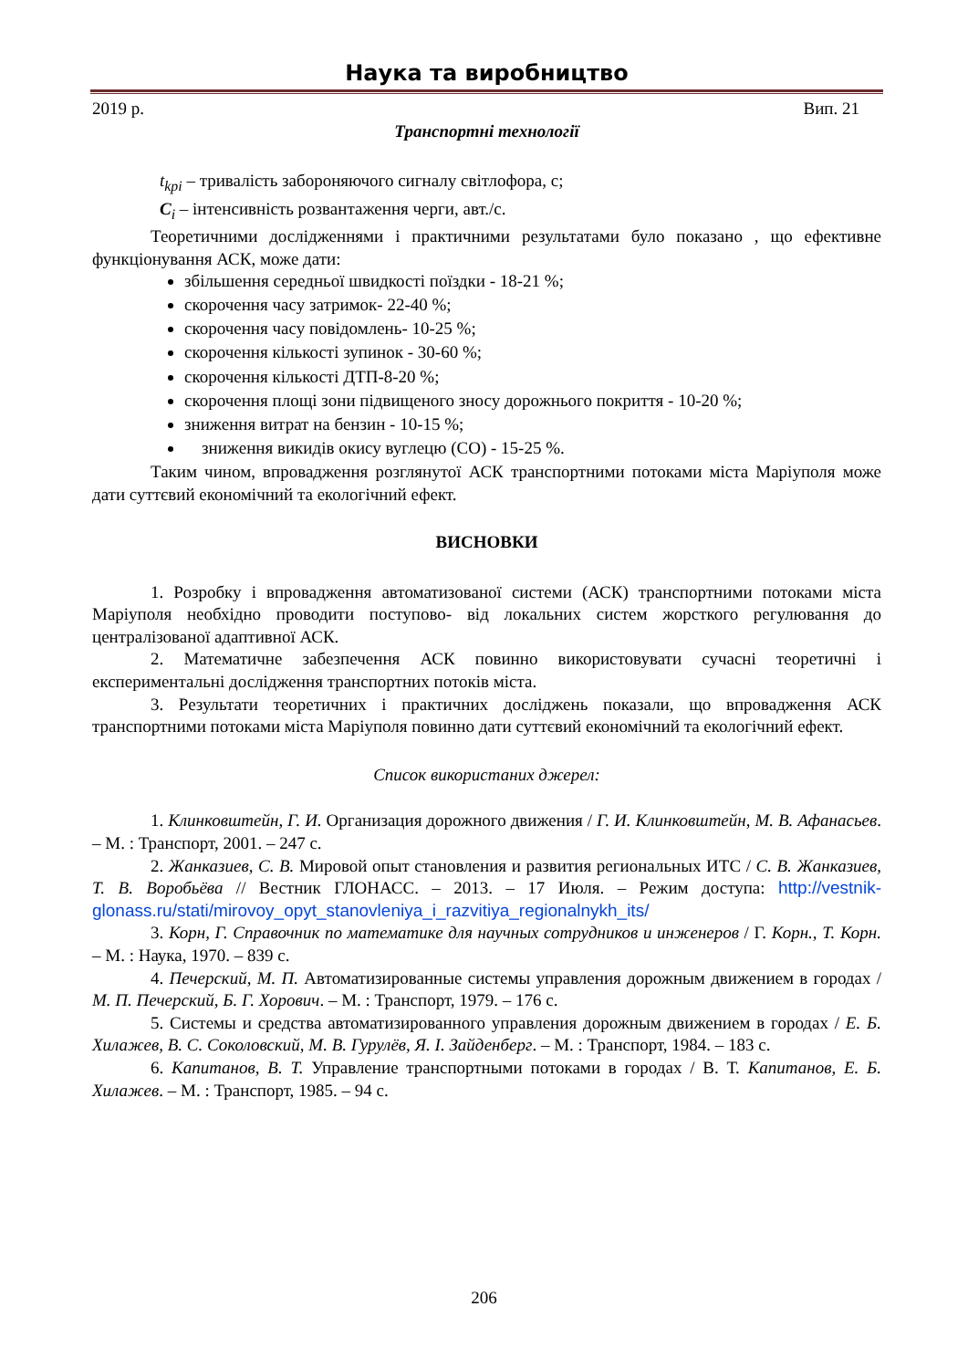Наука та виробництво
2019 р. Вип. 21
Транспортні технології
t<sub>kpi</sub> – тривалість забороняючого сигналу світлофора, с;
C<sub>i</sub> – інтенсивність розвантаження черги, авт./с.
Теоретичними дослідженнями і практичними результатами було показано , що ефективне функціонування АСК, може дати:
збільшення середньої швидкості поїздки - 18-21 %;
скорочення часу затримок- 22-40 %;
скорочення часу повідомлень- 10-25 %;
скорочення кількості зупинок - 30-60 %;
скорочення кількості ДТП-8-20 %;
скорочення площі зони підвищеного зносу дорожнього покриття - 10-20 %;
зниження витрат на бензин - 10-15 %;
зниження викидів окису вуглецю (СО) - 15-25 %.
Таким чином, впровадження розглянутої АСК транспортними потоками міста Маріуполя може дати суттєвий економічний та екологічний ефект.
ВИСНОВКИ
1. Розробку і впровадження автоматизованої системи (АСК) транспортними потоками міста Маріуполя необхідно проводити поступово- від локальних систем жорсткого регулювання до централізованої адаптивної АСК.
2. Математичне забезпечення АСК повинно використовувати сучасні теоретичні і експериментальні дослідження транспортних потоків міста.
3. Результати теоретичних і практичних досліджень показали, що впровадження АСК транспортними потоками міста Маріуполя повинно дати суттєвий економічний та екологічний ефект.
Список використаних джерел:
1. Клинковштейн, Г. И. Организация дорожного движения / Г. И. Клинковштейн, М. В. Афанасьев. – М. : Транспорт, 2001. – 247 с.
2. Жанказиев, С. В. Мировой опыт становления и развития региональных ИТС / С. В. Жанказиев, Т. В. Воробьёва // Вестник ГЛОНАСС. – 2013. – 17 Июля. – Режим доступа: http://vestnik-glonass.ru/stati/mirovoy_opyt_stanovleniya_i_razvitiya_regionalnykh_its/
3. Корн, Г. Справочник по математике для научных сотрудников и инженеров / Г. Корн., Т. Корн. – М. : Наука, 1970. – 839 с.
4. Печерский, М. П. Автоматизированные системы управления дорожным движением в городах / М. П. Печерский, Б. Г. Хорович. – М. : Транспорт, 1979. – 176 с.
5. Системы и средства автоматизированного управления дорожным движением в городах / Е. Б. Хилажев, В. С. Соколовский, М. В. Гурулёв, Я. І. Зайденберг. – М. : Транспорт, 1984. – 183 с.
6. Капитанов, В. Т. Управление транспортными потоками в городах / В. Т. Капитанов, Е. Б. Хилажев. – М. : Транспорт, 1985. – 94 с.
206